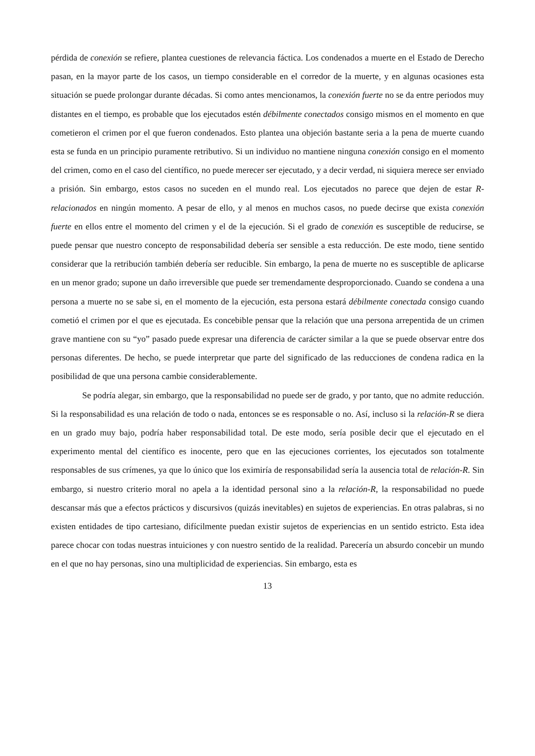pérdida de conexión se refiere, plantea cuestiones de relevancia fáctica. Los condenados a muerte en el Estado de Derecho pasan, en la mayor parte de los casos, un tiempo considerable en el corredor de la muerte, y en algunas ocasiones esta situación se puede prolongar durante décadas. Si como antes mencionamos, la conexión fuerte no se da entre periodos muy distantes en el tiempo, es probable que los ejecutados estén débilmente conectados consigo mismos en el momento en que cometieron el crimen por el que fueron condenados. Esto plantea una objeción bastante seria a la pena de muerte cuando esta se funda en un principio puramente retributivo. Si un individuo no mantiene ninguna conexión consigo en el momento del crimen, como en el caso del científico, no puede merecer ser ejecutado, y a decir verdad, ni siquiera merece ser enviado a prisión. Sin embargo, estos casos no suceden en el mundo real. Los ejecutados no parece que dejen de estar R-relacionados en ningún momento. A pesar de ello, y al menos en muchos casos, no puede decirse que exista conexión fuerte en ellos entre el momento del crimen y el de la ejecución. Si el grado de conexión es susceptible de reducirse, se puede pensar que nuestro concepto de responsabilidad debería ser sensible a esta reducción. De este modo, tiene sentido considerar que la retribución también debería ser reducible. Sin embargo, la pena de muerte no es susceptible de aplicarse en un menor grado; supone un daño irreversible que puede ser tremendamente desproporcionado. Cuando se condena a una persona a muerte no se sabe si, en el momento de la ejecución, esta persona estará débilmente conectada consigo cuando cometió el crimen por el que es ejecutada. Es concebible pensar que la relación que una persona arrepentida de un crimen grave mantiene con su “yo” pasado puede expresar una diferencia de carácter similar a la que se puede observar entre dos personas diferentes. De hecho, se puede interpretar que parte del significado de las reducciones de condena radica en la posibilidad de que una persona cambie considerablemente.
Se podría alegar, sin embargo, que la responsabilidad no puede ser de grado, y por tanto, que no admite reducción. Si la responsabilidad es una relación de todo o nada, entonces se es responsable o no. Así, incluso si la relación-R se diera en un grado muy bajo, podría haber responsabilidad total. De este modo, sería posible decir que el ejecutado en el experimento mental del científico es inocente, pero que en las ejecuciones corrientes, los ejecutados son totalmente responsables de sus crímenes, ya que lo único que los eximiría de responsabilidad sería la ausencia total de relación-R. Sin embargo, si nuestro criterio moral no apela a la identidad personal sino a la relación-R, la responsabilidad no puede descansar más que a efectos prácticos y discursivos (quizás inevitables) en sujetos de experiencias. En otras palabras, si no existen entidades de tipo cartesiano, difícilmente puedan existir sujetos de experiencias en un sentido estricto. Esta idea parece chocar con todas nuestras intuiciones y con nuestro sentido de la realidad. Parecería un absurdo concebir un mundo en el que no hay personas, sino una multiplicidad de experiencias. Sin embargo, esta es
13